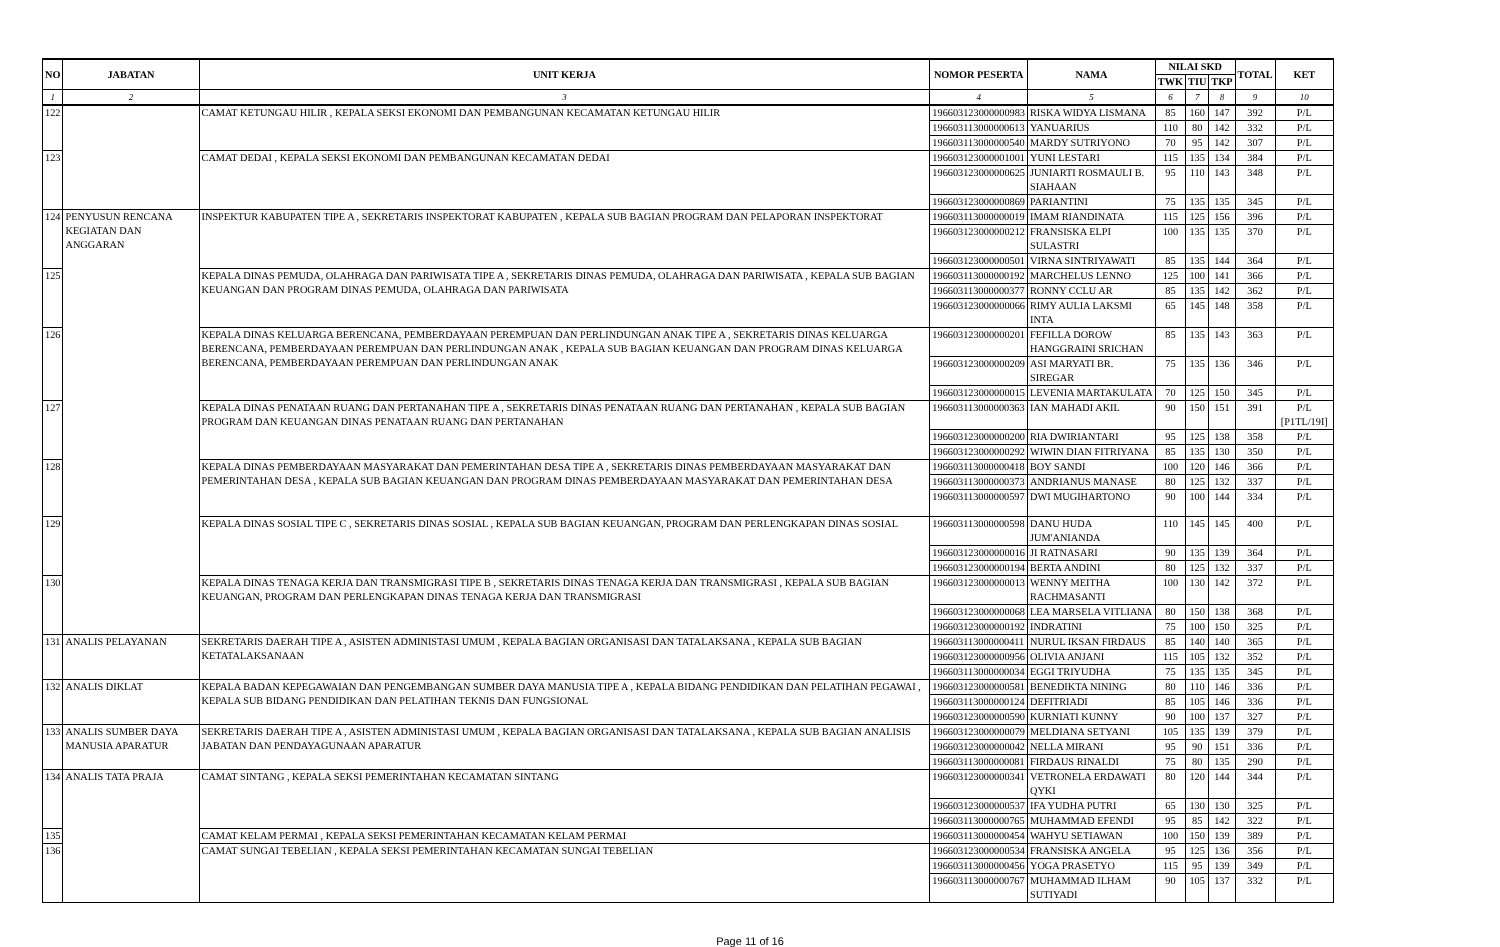| NO | JABATAN | UNIT KERJA | NOMOR PESERTA | NAMA | NILAI SKD | | | TOTAL | KET |
| --- | --- | --- | --- | --- | --- | --- | --- | --- | --- |
| | | | | | TWK | TIU | TKP | | |
| 1 | 2 | 3 | 4 | 5 | 6 | 7 | 8 | 9 | 10 |
| 122 | | CAMAT KETUNGAU HILIR , KEPALA SEKSI EKONOMI DAN PEMBANGUNAN KECAMATAN KETUNGAU HILIR | 196603123000000983 | RISKA WIDYA LISMANA | 85 | 160 | 147 | 392 | P/L |
| | | | 196603113000000613 | YANUARIUS | 110 | 80 | 142 | 332 | P/L |
| | | | 196603113000000540 | MARDY SUTRIYONO | 70 | 95 | 142 | 307 | P/L |
| 123 | | CAMAT DEDAI , KEPALA SEKSI EKONOMI DAN PEMBANGUNAN KECAMATAN DEDAI | 196603123000001001 | YUNI LESTARI | 115 | 135 | 134 | 384 | P/L |
| | | | 196603123000000625 | JUNIARTI ROSMAULI B. SIAHAAN | 95 | 110 | 143 | 348 | P/L |
| | | | 196603123000000869 | PARIANTINI | 75 | 135 | 135 | 345 | P/L |
| 124 | PENYUSUN RENCANA KEGIATAN DAN ANGGARAN | INSPEKTUR KABUPATEN TIPE A , SEKRETARIS INSPEKTORAT KABUPATEN , KEPALA SUB BAGIAN PROGRAM DAN PELAPORAN INSPEKTORAT | 196603113000000019 | IMAM RIANDINATA | 115 | 125 | 156 | 396 | P/L |
| | | | 196603123000000212 | FRANSISKA ELPI SULASTRI | 100 | 135 | 135 | 370 | P/L |
| | | | 196603123000000501 | VIRNA SINTRIYAWATI | 85 | 135 | 144 | 364 | P/L |
| 125 | | KEPALA DINAS PEMUDA, OLAHRAGA DAN PARIWISATA TIPE A , SEKRETARIS DINAS PEMUDA, OLAHRAGA DAN PARIWISATA , KEPALA SUB BAGIAN KEUANGAN DAN PROGRAM DINAS PEMUDA, OLAHRAGA DAN PARIWISATA | 196603113000000192 | MARCHELUS LENNO | 125 | 100 | 141 | 366 | P/L |
| | | | 196603113000000377 | RONNY CCLU AR | 85 | 135 | 142 | 362 | P/L |
| | | | 196603123000000066 | RIMY AULIA LAKSMI INTA | 65 | 145 | 148 | 358 | P/L |
| 126 | | KEPALA DINAS KELUARGA BERENCANA, PEMBERDAYAAN PEREMPUAN DAN PERLINDUNGAN ANAK TIPE A , SEKRETARIS DINAS KELUARGA BERENCANA, PEMBERDAYAAN PEREMPUAN DAN PERLINDUNGAN ANAK , KEPALA SUB BAGIAN KEUANGAN DAN PROGRAM DINAS KELUARGA BERENCANA, PEMBERDAYAAN PEREMPUAN DAN PERLINDUNGAN ANAK | 196603123000000201 | FEFILLA DOROW HANGGRAINI SRICHAN | 85 | 135 | 143 | 363 | P/L |
| | | | 196603123000000209 | ASI MARYATI BR. SIREGAR | 75 | 135 | 136 | 346 | P/L |
| | | | 196603123000000015 | LEVENIA MARTAKULATA | 70 | 125 | 150 | 345 | P/L |
| 127 | | KEPALA DINAS PENATAAN RUANG DAN PERTANAHAN TIPE A , SEKRETARIS DINAS PENATAAN RUANG DAN PERTANAHAN , KEPALA SUB BAGIAN PROGRAM DAN KEUANGAN DINAS PENATAAN RUANG DAN PERTANAHAN | 196603113000000363 | IAN MAHADI AKIL | 90 | 150 | 151 | 391 | P/L [P1TL/19I] |
| | | | 196603123000000200 | RIA DWIRIANTARI | 95 | 125 | 138 | 358 | P/L |
| | | | 196603123000000292 | WIWIN DIAN FITRIYANA | 85 | 135 | 130 | 350 | P/L |
| 128 | | KEPALA DINAS PEMBERDAYAAN MASYARAKAT DAN PEMERINTAHAN DESA TIPE A , SEKRETARIS DINAS PEMBERDAYAAN MASYARAKAT DAN PEMERINTAHAN DESA , KEPALA SUB BAGIAN KEUANGAN DAN PROGRAM DINAS PEMBERDAYAAN MASYARAKAT DAN PEMERINTAHAN DESA | 196603113000000418 | BOY SANDI | 100 | 120 | 146 | 366 | P/L |
| | | | 196603113000000373 | ANDRIANUS MANASE | 80 | 125 | 132 | 337 | P/L |
| | | | 196603113000000597 | DWI MUGIHARTONO | 90 | 100 | 144 | 334 | P/L |
| 129 | | KEPALA DINAS SOSIAL TIPE C , SEKRETARIS DINAS SOSIAL , KEPALA SUB BAGIAN KEUANGAN, PROGRAM DAN PERLENGKAPAN DINAS SOSIAL | 196603113000000598 | DANU HUDA JUM'ANIANDA | 110 | 145 | 145 | 400 | P/L |
| | | | 196603123000000016 | JI RATNASARI | 90 | 135 | 139 | 364 | P/L |
| | | | 196603123000000194 | BERTA ANDINI | 80 | 125 | 132 | 337 | P/L |
| 130 | | KEPALA DINAS TENAGA KERJA DAN TRANSMIGRASI TIPE B , SEKRETARIS DINAS TENAGA KERJA DAN TRANSMIGRASI , KEPALA SUB BAGIAN KEUANGAN, PROGRAM DAN PERLENGKAPAN DINAS TENAGA KERJA DAN TRANSMIGRASI | 196603123000000013 | WENNY MEITHA RACHMASANTI | 100 | 130 | 142 | 372 | P/L |
| | | | 196603123000000068 | LEA MARSELA VITLIANA | 80 | 150 | 138 | 368 | P/L |
| | | | 196603123000000192 | INDRATINI | 75 | 100 | 150 | 325 | P/L |
| 131 | ANALIS PELAYANAN | SEKRETARIS DAERAH TIPE A , ASISTEN ADMINISTASI UMUM , KEPALA BAGIAN ORGANISASI DAN TATALAKSANA , KEPALA SUB BAGIAN KETATALAKSANAAN | 196603113000000411 | NURUL IKSAN FIRDAUS | 85 | 140 | 140 | 365 | P/L |
| | | | 196603123000000956 | OLIVIA ANJANI | 115 | 105 | 132 | 352 | P/L |
| | | | 196603113000000034 | EGGI TRIYUDHA | 75 | 135 | 135 | 345 | P/L |
| 132 | ANALIS DIKLAT | KEPALA BADAN KEPEGAWAIAN DAN PENGEMBANGAN SUMBER DAYA MANUSIA TIPE A , KEPALA BIDANG PENDIDIKAN DAN PELATIHAN PEGAWAI , KEPALA SUB BIDANG PENDIDIKAN DAN PELATIHAN TEKNIS DAN FUNGSIONAL | 196603123000000581 | BENEDIKTA NINING | 80 | 110 | 146 | 336 | P/L |
| | | | 196603113000000124 | DEFITRIADI | 85 | 105 | 146 | 336 | P/L |
| | | | 196603123000000590 | KURNIATI KUNNY | 90 | 100 | 137 | 327 | P/L |
| 133 | ANALIS SUMBER DAYA MANUSIA APARATUR | SEKRETARIS DAERAH TIPE A , ASISTEN ADMINISTASI UMUM , KEPALA BAGIAN ORGANISASI DAN TATALAKSANA , KEPALA SUB BAGIAN ANALISIS JABATAN DAN PENDAYAGUNAAN APARATUR | 196603123000000079 | MELDIANA SETYANI | 105 | 135 | 139 | 379 | P/L |
| | | | 196603123000000042 | NELLA MIRANI | 95 | 90 | 151 | 336 | P/L |
| | | | 196603113000000081 | FIRDAUS RINALDI | 75 | 80 | 135 | 290 | P/L |
| 134 | ANALIS TATA PRAJA | CAMAT SINTANG , KEPALA SEKSI PEMERINTAHAN KECAMATAN SINTANG | 196603123000000341 | VETRONELA ERDAWATI QYKI | 80 | 120 | 144 | 344 | P/L |
| | | | 196603123000000537 | IFA YUDHA PUTRI | 65 | 130 | 130 | 325 | P/L |
| | | | 196603113000000765 | MUHAMMAD EFENDI | 95 | 85 | 142 | 322 | P/L |
| 135 | | CAMAT KELAM PERMAI , KEPALA SEKSI PEMERINTAHAN KECAMATAN KELAM PERMAI | 196603113000000454 | WAHYU SETIAWAN | 100 | 150 | 139 | 389 | P/L |
| 136 | | CAMAT SUNGAI TEBELIAN , KEPALA SEKSI PEMERINTAHAN KECAMATAN SUNGAI TEBELIAN | 196603123000000534 | FRANSISKA ANGELA | 95 | 125 | 136 | 356 | P/L |
| | | | 196603113000000456 | YOGA PRASETYO | 115 | 95 | 139 | 349 | P/L |
| | | | 196603113000000767 | MUHAMMAD ILHAM SUTIYADI | 90 | 105 | 137 | 332 | P/L |
Page 11 of 16